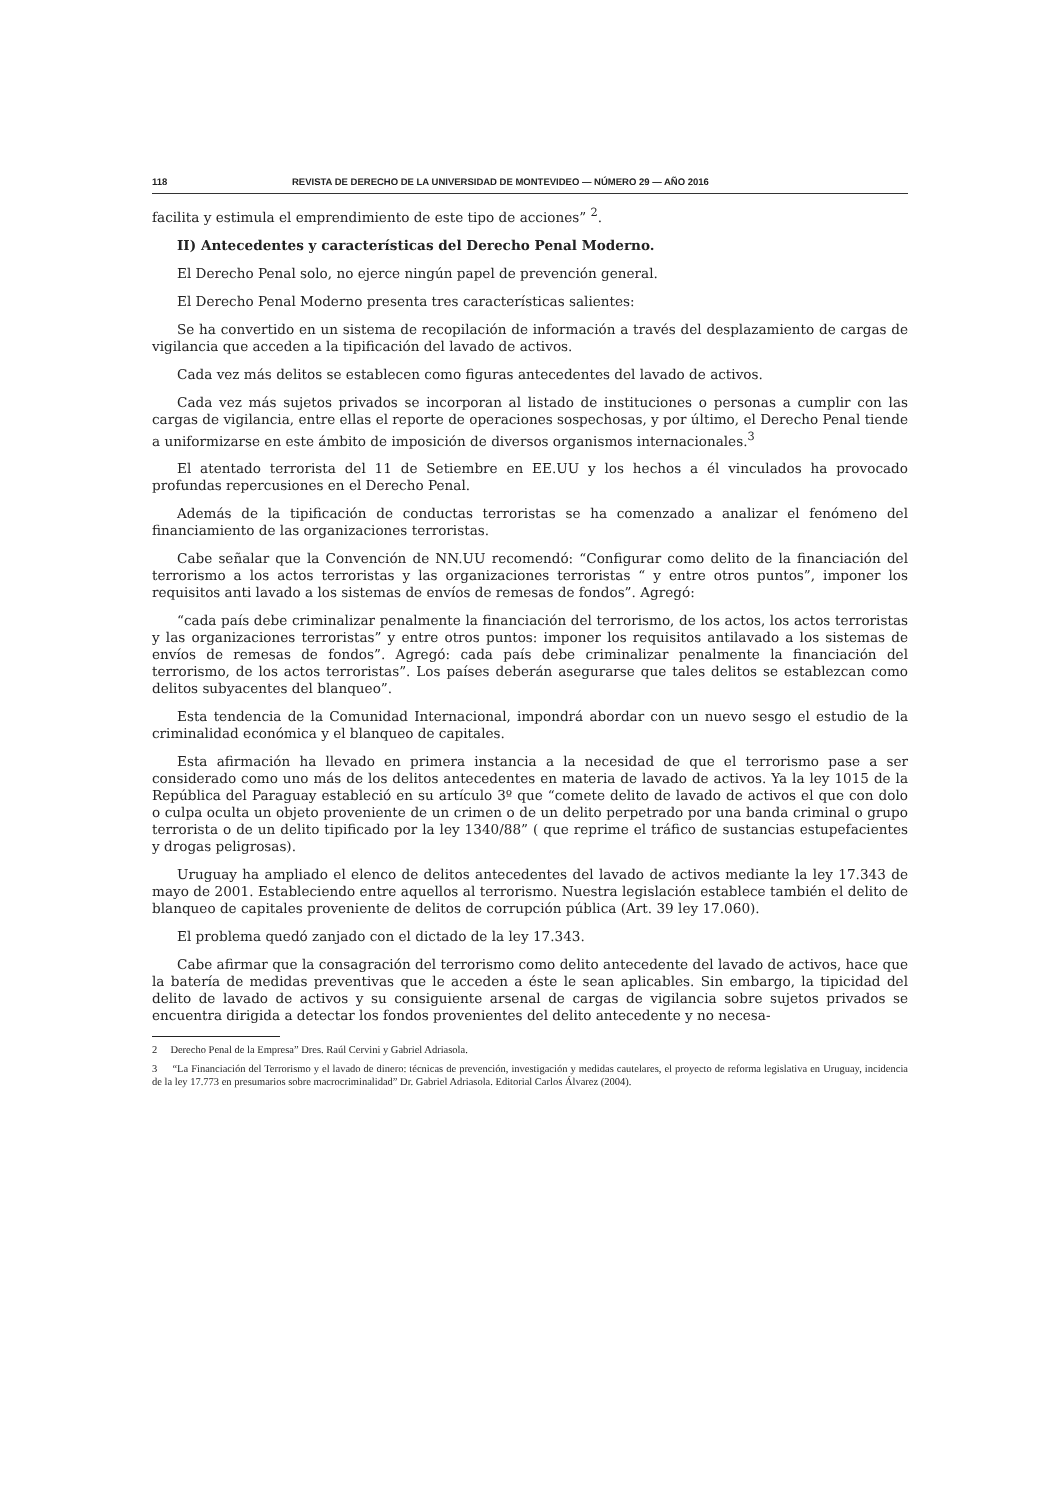118 REVISTA DE DERECHO DE LA UNIVERSIDAD DE MONTEVIDEO — NÚMERO 29 — AÑO 2016
facilita y estimula el emprendimiento de este tipo de acciones” <sup>2</sup>.
II) Antecedentes y características del Derecho Penal Moderno.
El Derecho Penal solo, no ejerce ningún papel de prevención general.
El Derecho Penal Moderno presenta tres características salientes:
Se ha convertido en un sistema de recopilación de información a través del desplazamiento de cargas de vigilancia que acceden a la tipificación del lavado de activos.
Cada vez más delitos se establecen como figuras antecedentes del lavado de activos.
Cada vez más sujetos privados se incorporan al listado de instituciones o personas a cumplir con las cargas de vigilancia, entre ellas el reporte de operaciones sospechosas, y por último, el Derecho Penal tiende a uniformizarse en este ámbito de imposición de diversos organismos internacionales.<sup>3</sup>
El atentado terrorista del 11 de Setiembre en EE.UU y los hechos a él vinculados ha provocado profundas repercusiones en el Derecho Penal.
Además de la tipificación de conductas terroristas se ha comenzado a analizar el fenómeno del financiamiento de las organizaciones terroristas.
Cabe señalar que la Convención de NN.UU recomendó: “Configurar como delito de la financiación del terrorismo a los actos terroristas y las organizaciones terroristas “ y entre otros puntos”, imponer los requisitos anti lavado a los sistemas de envíos de remesas de fondos”. Agregó:
“cada país debe criminalizar penalmente la financiación del terrorismo, de los actos, los actos terroristas y las organizaciones terroristas” y entre otros puntos: imponer los requisitos antilavado a los sistemas de envíos de remesas de fondos”. Agregó: cada país debe criminalizar penalmente la financiación del terrorismo, de los actos terroristas”. Los países deberán asegurarse que tales delitos se establezcan como delitos subyacentes del blanqueo”.
Esta tendencia de la Comunidad Internacional, impondrá abordar con un nuevo sesgo el estudio de la criminalidad económica y el blanqueo de capitales.
Esta afirmación ha llevado en primera instancia a la necesidad de que el terrorismo pase a ser considerado como uno más de los delitos antecedentes en materia de lavado de activos. Ya la ley 1015 de la República del Paraguay estableció en su artículo 3º que “comete delito de lavado de activos el que con dolo o culpa oculta un objeto proveniente de un crimen o de un delito perpetrado por una banda criminal o grupo terrorista o de un delito tipificado por la ley 1340/88” ( que reprime el tráfico de sustancias estupefacientes y drogas peligrosas).
Uruguay ha ampliado el elenco de delitos antecedentes del lavado de activos mediante la ley 17.343 de mayo de 2001. Estableciendo entre aquellos al terrorismo. Nuestra legislación establece también el delito de blanqueo de capitales proveniente de delitos de corrupción pública (Art. 39 ley 17.060).
El problema quedó zanjado con el dictado de la ley 17.343.
Cabe afirmar que la consagración del terrorismo como delito antecedente del lavado de activos, hace que la batería de medidas preventivas que le acceden a éste le sean aplicables. Sin embargo, la tipicidad del delito de lavado de activos y su consiguiente arsenal de cargas de vigilancia sobre sujetos privados se encuentra dirigida a detectar los fondos provenientes del delito antecedente y no necesa-
2 Derecho Penal de la Empresa” Dres. Raúl Cervini y Gabriel Adriasola.
3 “La Financiación del Terrorismo y el lavado de dinero: técnicas de prevención, investigación y medidas cautelares, el proyecto de reforma legislativa en Uruguay, incidencia de la ley 17.773 en presumarios sobre macrocriminalidad” Dr. Gabriel Adriasola. Editorial Carlos Álvarez (2004).